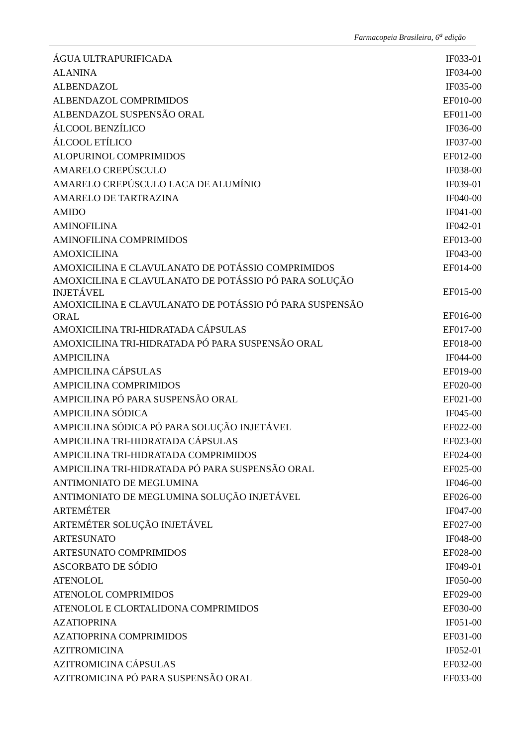Farmacopeia Brasileira, 6<sup>a</sup> edição
| ÁGUA ULTRAPURIFICADA | IF033-01 |
| ALANINA | IF034-00 |
| ALBENDAZOL | IF035-00 |
| ALBENDAZOL COMPRIMIDOS | EF010-00 |
| ALBENDAZOL SUSPENSÃO ORAL | EF011-00 |
| ÁLCOOL BENZÍLICO | IF036-00 |
| ÁLCOOL ETÍLICO | IF037-00 |
| ALOPURINOL COMPRIMIDOS | EF012-00 |
| AMARELO CREPÚSCULO | IF038-00 |
| AMARELO CREPÚSCULO LACA DE ALUMÍNIO | IF039-01 |
| AMARELO DE TARTRAZINA | IF040-00 |
| AMIDO | IF041-00 |
| AMINOFILINA | IF042-01 |
| AMINOFILINA COMPRIMIDOS | EF013-00 |
| AMOXICILINA | IF043-00 |
| AMOXICILINA E CLAVULANATO DE POTÁSSIO COMPRIMIDOS | EF014-00 |
| AMOXICILINA E CLAVULANATO DE POTÁSSIO PÓ PARA SOLUÇÃO INJETÁVEL | EF015-00 |
| AMOXICILINA E CLAVULANATO DE POTÁSSIO PÓ PARA SUSPENSÃO ORAL | EF016-00 |
| AMOXICILINA TRI-HIDRATADA CÁPSULAS | EF017-00 |
| AMOXICILINA TRI-HIDRATADA PÓ PARA SUSPENSÃO ORAL | EF018-00 |
| AMPICILINA | IF044-00 |
| AMPICILINA CÁPSULAS | EF019-00 |
| AMPICILINA COMPRIMIDOS | EF020-00 |
| AMPICILINA PÓ PARA SUSPENSÃO ORAL | EF021-00 |
| AMPICILINA SÓDICA | IF045-00 |
| AMPICILINA SÓDICA PÓ PARA SOLUÇÃO INJETÁVEL | EF022-00 |
| AMPICILINA TRI-HIDRATADA CÁPSULAS | EF023-00 |
| AMPICILINA TRI-HIDRATADA COMPRIMIDOS | EF024-00 |
| AMPICILINA TRI-HIDRATADA PÓ PARA SUSPENSÃO ORAL | EF025-00 |
| ANTIMONIATO DE MEGLUMINA | IF046-00 |
| ANTIMONIATO DE MEGLUMINA SOLUÇÃO INJETÁVEL | EF026-00 |
| ARTEMÉTER | IF047-00 |
| ARTEMÉTER SOLUÇÃO INJETÁVEL | EF027-00 |
| ARTESUNATO | IF048-00 |
| ARTESUNATO COMPRIMIDOS | EF028-00 |
| ASCORBATO DE SÓDIO | IF049-01 |
| ATENOLOL | IF050-00 |
| ATENOLOL COMPRIMIDOS | EF029-00 |
| ATENOLOL E CLORTALIDONA COMPRIMIDOS | EF030-00 |
| AZATIOPRINA | IF051-00 |
| AZATIOPRINA COMPRIMIDOS | EF031-00 |
| AZITROMICINA | IF052-01 |
| AZITROMICINA CÁPSULAS | EF032-00 |
| AZITROMICINA PÓ PARA SUSPENSÃO ORAL | EF033-00 |